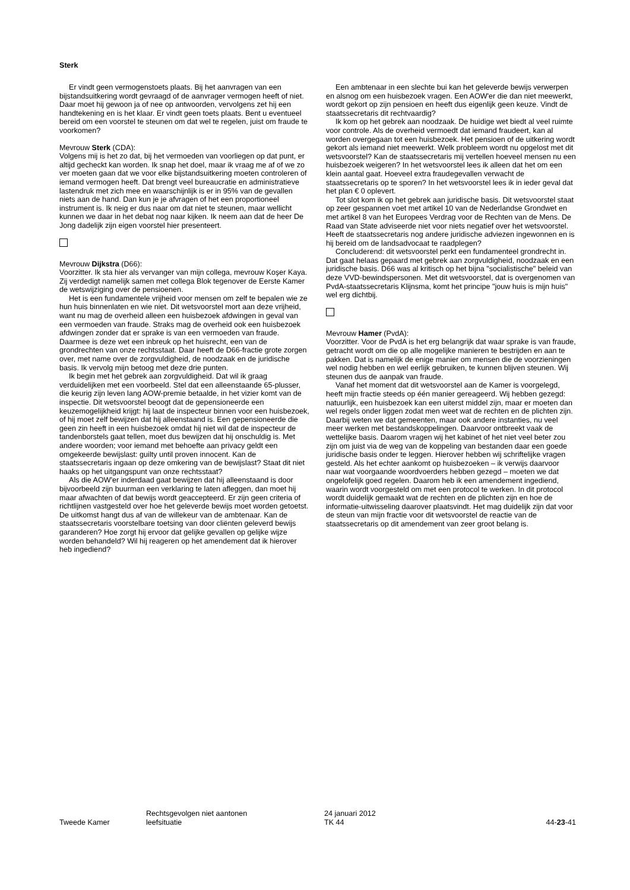Sterk
Er vindt geen vermogenstoets plaats. Bij het aanvragen van een bijstandsuitkering wordt gevraagd of de aanvrager vermogen heeft of niet. Daar moet hij gewoon ja of nee op antwoorden, vervolgens zet hij een handtekening en is het klaar. Er vindt geen toets plaats. Bent u eventueel bereid om een voorstel te steunen om dat wel te regelen, juist om fraude te voorkomen?
Mevrouw Sterk (CDA):
Volgens mij is het zo dat, bij het vermoeden van voorliegen op dat punt, er altijd gecheckt kan worden. Ik snap het doel, maar ik vraag me af of we zo ver moeten gaan dat we voor elke bijstandsuitkering moeten controleren of iemand vermogen heeft. Dat brengt veel bureaucratie en administratieve lastendruk met zich mee en waarschijnlijk is er in 95% van de gevallen niets aan de hand. Dan kun je je afvragen of het een proportioneel instrument is. Ik neig er dus naar om dat niet te steunen, maar wellicht kunnen we daar in het debat nog naar kijken. Ik neem aan dat de heer De Jong dadelijk zijn eigen voorstel hier presenteert.
Mevrouw Dijkstra (D66):
Voorzitter. Ik sta hier als vervanger van mijn collega, mevrouw Koşer Kaya. Zij verdedigt namelijk samen met collega Blok tegenover de Eerste Kamer de wetswijziging over de pensioenen.
Het is een fundamentele vrijheid voor mensen om zelf te bepalen wie ze hun huis binnenlaten en wie niet. Dit wetsvoorstel mort aan deze vrijheid, want nu mag de overheid alleen een huisbezoek afdwingen in geval van een vermoeden van fraude. Straks mag de overheid ook een huisbezoek afdwingen zonder dat er sprake is van een vermoeden van fraude. Daarmee is deze wet een inbreuk op het huisrecht, een van de grondrechten van onze rechtsstaat. Daar heeft de D66-fractie grote zorgen over, met name over de zorgvuldigheid, de noodzaak en de juridische basis. Ik vervolg mijn betoog met deze drie punten.
Ik begin met het gebrek aan zorgvuldigheid. Dat wil ik graag verduidelijken met een voorbeeld. Stel dat een alleenstaande 65-plusser, die keurig zijn leven lang AOW-premie betaalde, in het vizier komt van de inspectie. Dit wetsvoorstel beoogt dat de gepensioneerde een keuzemogelijkheid krijgt: hij laat de inspecteur binnen voor een huisbezoek, of hij moet zelf bewijzen dat hij alleenstaand is. Een gepensioneerde die geen zin heeft in een huisbezoek omdat hij niet wil dat de inspecteur de tandenborstels gaat tellen, moet dus bewijzen dat hij onschuldig is. Met andere woorden; voor iemand met behoefte aan privacy geldt een omgekeerde bewijslast: guilty until proven innocent. Kan de staatssecretaris ingaan op deze omkering van de bewijslast? Staat dit niet haaks op het uitgangspunt van onze rechtsstaat?
Als die AOW'er inderdaad gaat bewijzen dat hij alleenstaand is door bijvoorbeeld zijn buurman een verklaring te laten afleggen, dan moet hij maar afwachten of dat bewijs wordt geaccepteerd. Er zijn geen criteria of richtlijnen vastgesteld over hoe het geleverde bewijs moet worden getoetst. De uitkomst hangt dus af van de willekeur van de ambtenaar. Kan de staatssecretaris voorstelbare toetsing van door cliënten geleverd bewijs garanderen? Hoe zorgt hij ervoor dat gelijke gevallen op gelijke wijze worden behandeld? Wil hij reageren op het amendement dat ik hierover heb ingediend?
Een ambtenaar in een slechte bui kan het geleverde bewijs verwerpen en alsnog om een huisbezoek vragen. Een AOW'er die dan niet meewerkt, wordt gekort op zijn pensioen en heeft dus eigenlijk geen keuze. Vindt de staatssecretaris dit rechtvaardig?
Ik kom op het gebrek aan noodzaak. De huidige wet biedt al veel ruimte voor controle. Als de overheid vermoedt dat iemand fraudeert, kan al worden overgegaan tot een huisbezoek. Het pensioen of de uitkering wordt gekort als iemand niet meewerkt. Welk probleem wordt nu opgelost met dit wetsvoorstel? Kan de staatssecretaris mij vertellen hoeveel mensen nu een huisbezoek weigeren? In het wetsvoorstel lees ik alleen dat het om een klein aantal gaat. Hoeveel extra fraudegevallen verwacht de staatssecretaris op te sporen? In het wetsvoorstel lees ik in ieder geval dat het plan € 0 oplevert.
Tot slot kom ik op het gebrek aan juridische basis. Dit wetsvoorstel staat op zeer gespannen voet met artikel 10 van de Nederlandse Grondwet en met artikel 8 van het Europees Verdrag voor de Rechten van de Mens. De Raad van State adviseerde niet voor niets negatief over het wetsvoorstel. Heeft de staatssecretaris nog andere juridische adviezen ingewonnen en is hij bereid om de landsadvocaat te raadplegen?
Concluderend: dit wetsvoorstel perkt een fundamenteel grondrecht in. Dat gaat helaas gepaard met gebrek aan zorgvuldigheid, noodzaak en een juridische basis. D66 was al kritisch op het bijna "socialistische" beleid van deze VVD-bewindspersonen. Met dit wetsvoorstel, dat is overgenomen van PvdA-staatssecretaris Klijnsma, komt het principe "jouw huis is mijn huis" wel erg dichtbij.
Mevrouw Hamer (PvdA):
Voorzitter. Voor de PvdA is het erg belangrijk dat waar sprake is van fraude, getracht wordt om die op alle mogelijke manieren te bestrijden en aan te pakken. Dat is namelijk de enige manier om mensen die de voorzieningen wel nodig hebben en wel eerlijk gebruiken, te kunnen blijven steunen. Wij steunen dus de aanpak van fraude.
Vanaf het moment dat dit wetsvoorstel aan de Kamer is voorgelegd, heeft mijn fractie steeds op één manier gereageerd. Wij hebben gezegd: natuurlijk, een huisbezoek kan een uiterst middel zijn, maar er moeten dan wel regels onder liggen zodat men weet wat de rechten en de plichten zijn. Daarbij weten we dat gemeenten, maar ook andere instanties, nu veel meer werken met bestandskoppelingen. Daarvoor ontbreekt vaak de wettelijke basis. Daarom vragen wij het kabinet of het niet veel beter zou zijn om juist via de weg van de koppeling van bestanden daar een goede juridische basis onder te leggen. Hierover hebben wij schriftelijke vragen gesteld. Als het echter aankomt op huisbezoeken – ik verwijs daarvoor naar wat voorgaande woordvoerders hebben gezegd – moeten we dat ongelofelijk goed regelen. Daarom heb ik een amendement ingediend, waarin wordt voorgesteld om met een protocol te werken. In dit protocol wordt duidelijk gemaakt wat de rechten en de plichten zijn en hoe de informatie-uitwisseling daarover plaatsvindt. Het mag duidelijk zijn dat voor de steun van mijn fractie voor dit wetsvoorstel de reactie van de staatssecretaris op dit amendement van zeer groot belang is.
Tweede Kamer
Rechtsgevolgen niet aantonen
leefsituatie
24 januari 2012
TK 44
44-23-41